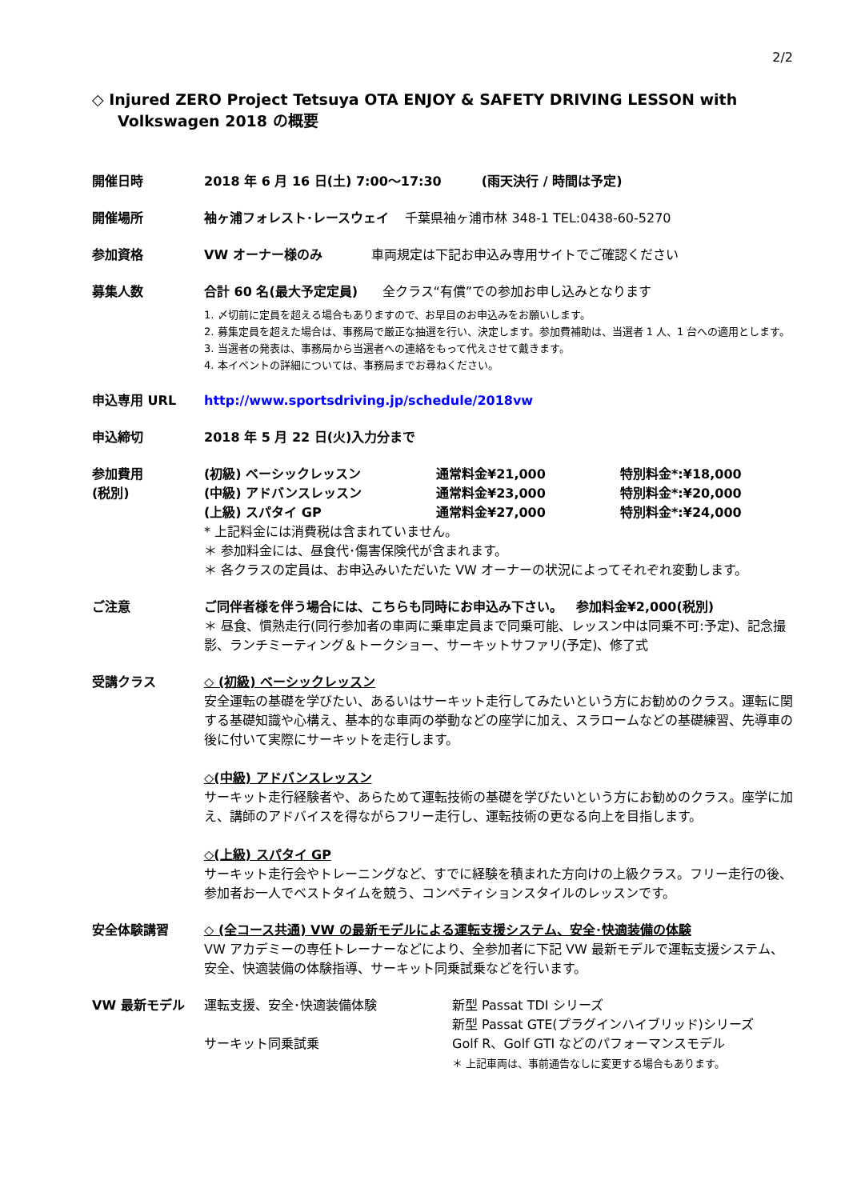2/2
◇ Injured ZERO Project Tetsuya OTA ENJOY & SAFETY DRIVING LESSON with Volkswagen 2018 の概要
開催日時 2018 年 6 月 16 日(土) 7:00～17:30 (雨天決行 / 時間は予定)
開催場所 袖ヶ浦フォレスト･レースウェイ 千葉県袖ヶ浦市林 348-1 TEL:0438-60-5270
参加資格 VW オーナー様のみ 車両規定は下記お申込み専用サイトでご確認ください
募集人数 合計 60 名(最大予定定員) 全クラス“有償”での参加お申し込みとなります
1. 〆切前に定員を超える場合もありますので、お早目のお申込みをお願いします。
2. 募集定員を超えた場合は、事務局で厳正な抽選を行い、決定します。参加費補助は、当選者 1 人、1 台への適用とします。
3. 当選者の発表は、事務局から当選者への連絡をもって代えさせて戴きます。
4. 本イベントの詳細については、事務局までお尋ねください。
申込専用 URL http://www.sportsdriving.jp/schedule/2018vw
申込締切 2018 年 5 月 22 日(火)入力分まで
参加費用
(税別)
(初級) ベーシックレッスン 通常料金¥21,000 特別料金*:¥18,000
(中級) アドバンスレッスン 通常料金¥23,000 特別料金*:¥20,000
(上級) スパタイ GP 通常料金¥27,000 特別料金*:¥24,000
* 上記料金には消費税は含まれていません。
＊ 参加料金には、昼食代･傷害保険代が含まれます。
＊ 各クラスの定員は、お申込みいただいた VW オーナーの状況によってそれぞれ変動します。
ご注意 ご同伴者様を伴う場合には、こちらも同時にお申込み下さい。 参加料金¥2,000(税別)
＊ 昼食、慣熟走行(同行参加者の車両に乗車定員まで同乗可能、レッスン中は同乗不可:予定)、記念撮影、ランチミーティング＆トークショー、サーキットサファリ(予定)、修了式
受講クラス ◇ (初級) ベーシックレッスン
安全運転の基礎を学びたい、あるいはサーキット走行してみたいという方にお勧めのクラス。運転に関する基礎知識や心構え、基本的な車両の挙動などの座学に加え、スラロームなどの基礎練習、先導車の後に付いて実際にサーキットを走行します。
◇(中級) アドバンスレッスン
サーキット走行経験者や、あらためて運転技術の基礎を学びたいという方にお勧めのクラス。座学に加え、講師のアドバイスを得ながらフリー走行し、運転技術の更なる向上を目指します。
◇(上級) スパタイ GP
サーキット走行会やトレーニングなど、すでに経験を積まれた方向けの上級クラス。フリー走行の後、参加者お一人でベストタイムを競う、コンペティションスタイルのレッスンです。
安全体験講習 ◇ (全コース共通) VW の最新モデルによる運転支援システム、安全･快適装備の体験
VW アカデミーの専任トレーナーなどにより、全参加者に下記 VW 最新モデルで運転支援システム、安全、快適装備の体験指導、サーキット同乗試乗などを行います。
VW 最新モデル 運転支援、安全･快適装備体験
サーキット同乗試乗
新型 Passat TDI シリーズ
新型 Passat GTE(プラグインハイブリッド)シリーズ
Golf R、Golf GTI などのパフォーマンスモデル
＊ 上記車両は、事前通告なしに変更する場合もあります。